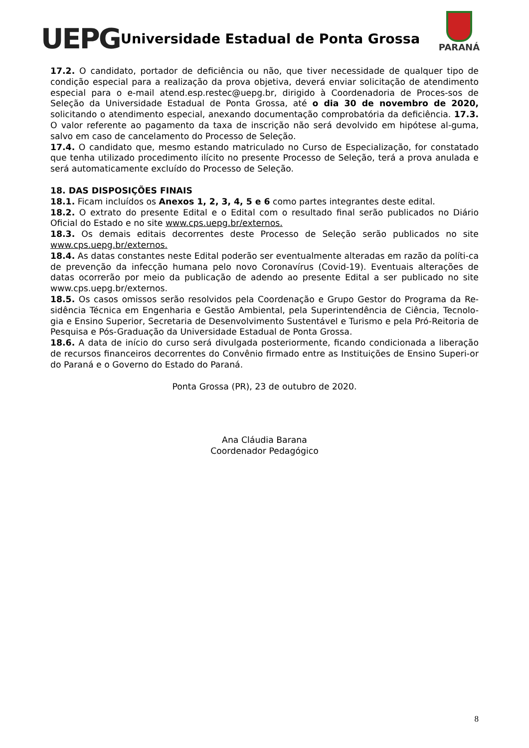UEPG
Universidade Estadual de Ponta Grossa
PARANÁ
17.2. O candidato, portador de deficiência ou não, que tiver necessidade de qualquer tipo de condição especial para a realização da prova objetiva, deverá enviar solicitação de atendimento especial para o e-mail atend.esp.restec@uepg.br, dirigido à Coordenadoria de Proces-sos de Seleção da Universidade Estadual de Ponta Grossa, até o dia 30 de novembro de 2020, solicitando o atendimento especial, anexando documentação comprobatória da deficiência. 17.3. O valor referente ao pagamento da taxa de inscrição não será devolvido em hipótese al-guma, salvo em caso de cancelamento do Processo de Seleção.
17.4. O candidato que, mesmo estando matriculado no Curso de Especialização, for constatado que tenha utilizado procedimento ilícito no presente Processo de Seleção, terá a prova anulada e será automaticamente excluído do Processo de Seleção.
18. DAS DISPOSIÇÕES FINAIS
18.1. Ficam incluídos os Anexos 1, 2, 3, 4, 5 e 6 como partes integrantes deste edital.
18.2. O extrato do presente Edital e o Edital com o resultado final serão publicados no Diário Oficial do Estado e no site www.cps.uepg.br/externos.
18.3. Os demais editais decorrentes deste Processo de Seleção serão publicados no site www.cps.uepg.br/externos.
18.4. As datas constantes neste Edital poderão ser eventualmente alteradas em razão da políti-ca de prevenção da infecção humana pelo novo Coronavírus (Covid-19). Eventuais alterações de datas ocorrerão por meio da publicação de adendo ao presente Edital a ser publicado no site www.cps.uepg.br/externos.
18.5. Os casos omissos serão resolvidos pela Coordenação e Grupo Gestor do Programa da Re-sidência Técnica em Engenharia e Gestão Ambiental, pela Superintendência de Ciência, Tecnolo-gia e Ensino Superior, Secretaria de Desenvolvimento Sustentável e Turismo e pela Pró-Reitoria de Pesquisa e Pós-Graduação da Universidade Estadual de Ponta Grossa.
18.6. A data de início do curso será divulgada posteriormente, ficando condicionada a liberação de recursos financeiros decorrentes do Convênio firmado entre as Instituições de Ensino Superi-or do Paraná e o Governo do Estado do Paraná.
Ponta Grossa (PR), 23 de outubro de 2020.
Ana Cláudia Barana
Coordenador Pedagógico
8